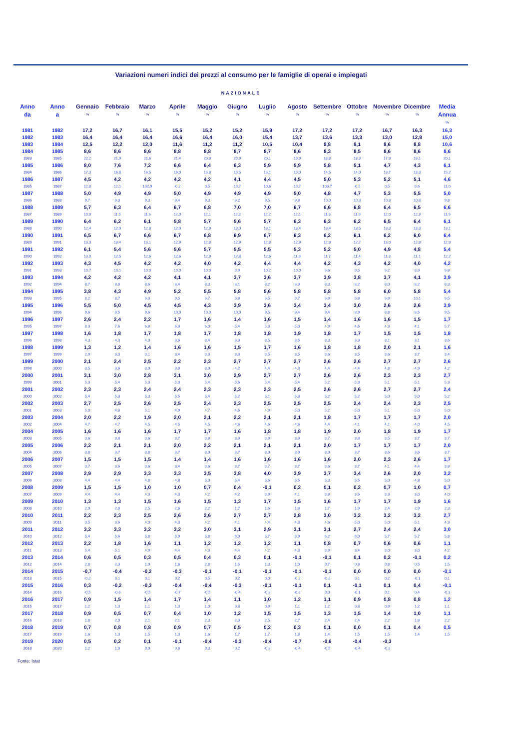Variazioni numeri indici dei prezzi al consumo per le famiglie di operai e impiegati
NAZIONALE
| Anno da | Anno a | Gennaio % | Febbraio % | Marzo % | Aprile % | Maggio % | Giugno % | Luglio % | Agosto % | Settembre % | Ottobre % | Novembre % | Dicembre % | Media Annua % |
| --- | --- | --- | --- | --- | --- | --- | --- | --- | --- | --- | --- | --- | --- | --- |
| 1981 | 1982 | 17,2 | 16,7 | 16,1 | 15,5 | 15,2 | 15,2 | 15,9 | 17,2 | 17,2 | 17,2 | 16,7 | 16,3 | 16,3 |
| 1982 | 1983 | 16,4 | 16,4 | 16,4 | 16,6 | 16,4 | 16,0 | 15,4 | 13,7 | 13,6 | 13,3 | 13,0 | 12,8 | 15,0 |
| 1983 | 1984 | 12,5 | 12,2 | 12,0 | 11,6 | 11,2 | 11,2 | 10,5 | 10,4 | 9,8 | 9,1 | 8,6 | 8,8 | 10,6 |
| 1984 | 1985 | 8,6 | 8,6 | 8,6 | 8,8 | 8,8 | 8,7 | 8,7 | 8,6 | 8,3 | 8,5 | 8,6 | 8,6 | 8,6 |
| 1983 | 1985 | 22,2 | 21,9 | 21,6 | 21,4 | 20,9 | 20,9 | 20,1 | 19,9 | 18,8 | 18,3 | 17,9 | 18,1 | 20,1 |
| 1985 | 1986 | 8,0 | 7,6 | 7,2 | 6,6 | 6,4 | 6,3 | 5,9 | 5,9 | 5,8 | 5,1 | 4,7 | 4,3 | 6,1 |
| 1984 | 1986 | 17,3 | 16,8 | 16,5 | 16,0 | 15,8 | 15,5 | 15,1 | 15,0 | 14,5 | 14,0 | 13,7 | 13,3 | 15,2 |
| 1986 | 1987 | 4,5 | 4,2 | 4,2 | 4,2 | 4,2 | 4,1 | 4,4 | 4,5 | 5,0 | 5,3 | 5,2 | 5,1 | 4,6 |
| 1985 | 1987 | 12,8 | 12,1 | 102,9 | -0,2 | 0,5 | 10,7 | 10,6 | 10,7 | 103,7 | -0,5 | 0,5 | 9,6 | 11,0 |
| 1987 | 1988 | 5,0 | 4,9 | 4,9 | 5,0 | 4,9 | 4,9 | 4,9 | 5,0 | 4,8 | 4,7 | 5,3 | 5,5 | 5,0 |
| 1986 | 1988 | 9,7 | 9,3 | 9,3 | 9,4 | 9,3 | 9,2 | 9,5 | 9,8 | 10,0 | 10,3 | 10,8 | 10,8 | 9,8 |
| 1988 | 1989 | 5,7 | 6,3 | 6,4 | 6,7 | 6,8 | 7,0 | 7,0 | 6,7 | 6,6 | 6,8 | 6,4 | 6,5 | 6,6 |
| 1987 | 1989 | 10,9 | 11,5 | 11,6 | 12,0 | 12,1 | 12,2 | 12,2 | 12,1 | 11,8 | 11,9 | 12,0 | 12,3 | 11,9 |
| 1989 | 1990 | 6,4 | 6,2 | 6,1 | 5,8 | 5,7 | 5,6 | 5,7 | 6,3 | 6,3 | 6,2 | 6,5 | 6,4 | 6,1 |
| 1988 | 1990 | 12,4 | 12,9 | 12,8 | 12,9 | 12,9 | 13,0 | 13,1 | 13,4 | 13,4 | 13,5 | 13,3 | 13,3 | 13,1 |
| 1990 | 1991 | 6,5 | 6,7 | 6,6 | 6,7 | 6,8 | 6,9 | 6,7 | 6,3 | 6,2 | 6,1 | 6,2 | 6,0 | 6,4 |
| 1989 | 1991 | 13,3 | 13.4 | 13,1 | 12,9 | 12,8 | 12,9 | 12,8 | 12,9 | 12,9 | 12,7 | 13,0 | 12,8 | 12,9 |
| 1991 | 1992 | 6,1 | 5,4 | 5,6 | 5,6 | 5,7 | 5,5 | 5,5 | 5,3 | 5,2 | 5,0 | 4,9 | 4,8 | 5,4 |
| 1990 | 1992 | 13,0 | 12,5 | 12,6 | 12,6 | 12,9 | 12,8 | 12,6 | 11,9 | 11,7 | 11,4 | 11,3 | 11,1 | 12,2 |
| 1992 | 1993 | 4,3 | 4,5 | 4,2 | 4,2 | 4,0 | 4,2 | 4,4 | 4,4 | 4,2 | 4,3 | 4,2 | 4,0 | 4,2 |
| 1991 | 1993 | 10,7 | 10,1 | 10,0 | 10,0 | 10,0 | 9,9 | 10,2 | 10,0 | 9,6 | 9,5 | 9,2 | 8,9 | 9,8 |
| 1993 | 1994 | 4,2 | 4,2 | 4,2 | 4,1 | 4,1 | 3,7 | 3,6 | 3,7 | 3,9 | 3,8 | 3,7 | 4,1 | 3,9 |
| 1992 | 1994 | 8,7 | 8,8 | 8,6 | 8,4 | 8,3 | 8,1 | 8,2 | 8,3 | 8,3 | 8,2 | 8,0 | 8,2 | 8,3 |
| 1994 | 1995 | 3,8 | 4,3 | 4,9 | 5,2 | 5,5 | 5,8 | 5,6 | 5,8 | 5,8 | 5,8 | 6,0 | 5,8 | 5,4 |
| 1993 | 1995 | 8,2 | 8,7 | 9,3 | 9,5 | 9,7 | 9,8 | 9,5 | 9,7 | 9,9 | 9,8 | 9,9 | 10,1 | 9,5 |
| 1995 | 1996 | 5,5 | 5,0 | 4,5 | 4,5 | 4,3 | 3,9 | 3,6 | 3,4 | 3,4 | 3,0 | 2,6 | 2,6 | 3,9 |
| 1994 | 1996 | 9,6 | 9,5 | 9,6 | 10,0 | 10,0 | 10,0 | 9,5 | 9,4 | 9,4 | 8,9 | 8,8 | 8,5 | 9,5 |
| 1996 | 1997 | 2,6 | 2,4 | 2,2 | 1,7 | 1,6 | 1,4 | 1,6 | 1,5 | 1,4 | 1,6 | 1,6 | 1,5 | 1,7 |
| 1995 | 1997 | 8.3 | 7,6 | 6,8 | 6,3 | 6,0 | 5,4 | 5,3 | 5,0 | 4,9 | 4,6 | 4,3 | 4,1 | 5,7 |
| 1997 | 1998 | 1,6 | 1,8 | 1,7 | 1,8 | 1,7 | 1,8 | 1,8 | 1,9 | 1,8 | 1,7 | 1,5 | 1,5 | 1,8 |
| 1996 | 1998 | 4,3 | 4,3 | 4,0 | 3,6 | 3,4 | 3,3 | 3,5 | 3,5 | 3,3 | 3,3 | 3,1 | 3,1 | 3,6 |
| 1998 | 1999 | 1,3 | 1,2 | 1,4 | 1,6 | 1,6 | 1,5 | 1,7 | 1,6 | 1,8 | 1,8 | 2,0 | 2,1 | 1,6 |
| 1997 | 1999 | 2,9 | 3,0 | 3,1 | 3,4 | 3,3 | 3,3 | 3,5 | 3,5 | 3,6 | 3,5 | 3,6 | 3,7 | 3,4 |
| 1999 | 2000 | 2,1 | 2,4 | 2,5 | 2,2 | 2,3 | 2,7 | 2,7 | 2,7 | 2,6 | 2,6 | 2,7 | 2,7 | 2,6 |
| 1998 | 2000 | 3,5 | 3,6 | 3,9 | 3,8 | 3,9 | 4,2 | 4,4 | 4,3 | 4,4 | 4,4 | 4,8 | 4,9 | 4,2 |
| 2000 | 2001 | 3,1 | 3,0 | 2,8 | 3,1 | 3,0 | 2,9 | 2,7 | 2,7 | 2,6 | 2,6 | 2,3 | 2,3 | 2,7 |
| 1999 | 2001 | 5,3 | 5,4 | 5,3 | 5,3 | 5,4 | 5,6 | 5,4 | 5,4 | 5,2 | 5,3 | 5,1 | 5,1 | 5,3 |
| 2001 | 2002 | 2,3 | 2,3 | 2,4 | 2,4 | 2,3 | 2,3 | 2,3 | 2,5 | 2,6 | 2,6 | 2,7 | 2,7 | 2,4 |
| 2000 | 2002 | 5,4 | 5,3 | 5,3 | 5,5 | 5,4 | 5,2 | 5,1 | 5,3 | 5,2 | 5,2 | 5,0 | 5,0 | 5,2 |
| 2002 | 2003 | 2,7 | 2,5 | 2,6 | 2,5 | 2,4 | 2,3 | 2,5 | 2,5 | 2,5 | 2,4 | 2,4 | 2,3 | 2,5 |
| 2001 | 2003 | 5,0 | 4,8 | 5,1 | 4,9 | 4,7 | 4,6 | 4,9 | 5,0 | 5,2 | 5,0 | 5,1 | 5,0 | 5,0 |
| 2003 | 2004 | 2,0 | 2,2 | 1,9 | 2,0 | 2,1 | 2,2 | 2,1 | 2,1 | 1,8 | 1,7 | 1,7 | 1,7 | 2,0 |
| 2002 | 2004 | 4,7 | 4,7 | 4,5 | 4,5 | 4,5 | 4,6 | 4,6 | 4,6 | 4,4 | 4,1 | 4,1 | 4,0 | 4,5 |
| 2004 | 2005 | 1,6 | 1,6 | 1,6 | 1,7 | 1,7 | 1,6 | 1,8 | 1,8 | 1,9 | 2,0 | 1,8 | 1,9 | 1,7 |
| 2003 | 2005 | 3,6 | 3,8 | 3,6 | 3,7 | 3,8 | 3,9 | 3,9 | 3,9 | 3,7 | 3,8 | 3,5 | 3,7 | 3,7 |
| 2005 | 2006 | 2,2 | 2,1 | 2,1 | 2,0 | 2,2 | 2,1 | 2,1 | 2,1 | 2,0 | 1,7 | 1,7 | 1,7 | 2,0 |
| 2004 | 2006 | 3,8 | 3,7 | 3,8 | 3,7 | 3,9 | 3,7 | 3,9 | 3,9 | 3,9 | 3,7 | 3,6 | 3,6 | 3,7 |
| 2006 | 2007 | 1,5 | 1,5 | 1,5 | 1,4 | 1,4 | 1,6 | 1,6 | 1,6 | 1,6 | 2,0 | 2,3 | 2,6 | 1,7 |
| 2005 | 2007 | 3,7 | 3,6 | 3,6 | 3,4 | 3,6 | 3,7 | 3,7 | 3,7 | 3,6 | 3,7 | 4,1 | 4,4 | 3,8 |
| 2007 | 2008 | 2,9 | 2,9 | 3,3 | 3,3 | 3,5 | 3,8 | 4,0 | 3,9 | 3,7 | 3,4 | 2,6 | 2,0 | 3,2 |
| 2006 | 2008 | 4,4 | 4,4 | 4,8 | 4,8 | 5,0 | 5,4 | 5,6 | 5,5 | 5,3 | 5,5 | 5,0 | 4,8 | 5,0 |
| 2008 | 2009 | 1,5 | 1,5 | 1,0 | 1,0 | 0,7 | 0,4 | -0,1 | 0,2 | 0,1 | 0,2 | 0,7 | 1,0 | 0,7 |
| 2007 | 2009 | 4,4 | 4,4 | 4,3 | 4,3 | 4,2 | 4,2 | 3,9 | 4,1 | 3,8 | 3,6 | 3,3 | 3,0 | 4,0 |
| 2009 | 2010 | 1,3 | 1,3 | 1,5 | 1,6 | 1,5 | 1,3 | 1,7 | 1,5 | 1,6 | 1,7 | 1,7 | 1,9 | 1,6 |
| 2008 | 2010 | 2,9 | 2,8 | 2,5 | 2,6 | 2,2 | 1,7 | 1,6 | 1,8 | 1,7 | 1,9 | 2,4 | 2,9 | 2,3 |
| 2010 | 2011 | 2,2 | 2,3 | 2,5 | 2,6 | 2,6 | 2,7 | 2,7 | 2,8 | 3,0 | 3,2 | 3,2 | 3,2 | 2,7 |
| 2009 | 2011 | 3,5 | 3,6 | 4,0 | 4,3 | 4,2 | 4,1 | 4,4 | 4,3 | 4,6 | 5,0 | 5,0 | 5,1 | 4,3 |
| 2011 | 2012 | 3,2 | 3,3 | 3,2 | 3,2 | 3,0 | 3,1 | 2,9 | 3,1 | 3,1 | 2,7 | 2,4 | 2,4 | 3,0 |
| 2010 | 2012 | 5,4 | 5,6 | 5,8 | 5,9 | 5,8 | 6,0 | 5,7 | 5,9 | 6,2 | 6,0 | 5,7 | 5,7 | 5,8 |
| 2012 | 2013 | 2,2 | 1,8 | 1,6 | 1,1 | 1,2 | 1,2 | 1,2 | 1,1 | 0,8 | 0,7 | 0,6 | 0,6 | 1,1 |
| 2011 | 2013 | 5,4 | 5,1 | 4,9 | 4,4 | 4,3 | 4,4 | 4,2 | 4,3 | 3,9 | 3,4 | 3,0 | 3,0 | 4,2 |
| 2013 | 2014 | 0,6 | 0,5 | 0,3 | 0,5 | 0,4 | 0,3 | 0,1 | -0,1 | -0,1 | 0,1 | 0,2 | -0,1 | 0,2 |
| 2012 | 2014 | 2,8 | 2,3 | 1,9 | 1,6 | 2,8 | 1,5 | 1,3 | 1,0 | 0,7 | 0,8 | 0,8 | 0,5 | 1,5 |
| 2014 | 2015 | -0,7 | -0,4 | -0,2 | -0,3 | -0,1 | -0,1 | -0,1 | -0,1 | -0,1 | 0,0 | 0,0 | 0,0 | -0,1 |
| 2013 | 2015 | -0,2 | 0,1 | 0,1 | 0,2 | 0,5 | 0,2 | 0,0 | -0,2 | -0,2 | 0,1 | 0,2 | -0,1 | 0,1 |
| 2015 | 2016 | 0,3 | -0,2 | -0,3 | -0,4 | -0,4 | -0,3 | -0,1 | -0,1 | 0,1 | -0,1 | 0,1 | 0,4 | -0,1 |
| 2014 | 2016 | -0,5 | -0,6 | -0,5 | -0,7 | -0,5 | -0,4 | -0,2 | -0,2 | 0,0 | -0,1 | 0,1 | 0,4 | -0,3 |
| 2016 | 2017 | 0,9 | 1,5 | 1,4 | 1,7 | 1,4 | 1,1 | 1,0 | 1,2 | 1,1 | 0,9 | 0,8 | 0,8 | 1,2 |
| 2015 | 2017 | 1,2 | 1,3 | 1,1 | 1,3 | 1,0 | 0,8 | 0,9 | 1,1 | 1,2 | 0,8 | 0,9 | 1,2 | 1,1 |
| 2017 | 2018 | 0,9 | 0,5 | 0,7 | 0,4 | 1,0 | 1,2 | 1,5 | 1,5 | 1,3 | 1,5 | 1,4 | 1,0 | 1,1 |
| 2016 | 2018 | 1,8 | 2,0 | 2,1 | 2,1 | 2,3 | 2,3 | 2,5 | 2,7 | 2,4 | 2,4 | 2,2 | 1,8 | 2,2 |
| 2018 | 2019 | 0,7 | 0,8 | 0,8 | 0,9 | 0,7 | 0,5 | 0,2 | 0,3 | 0,1 | 0,0 | 0,1 | 0,4 | 0,5 |
| 2017 | 2019 | 1,6 | 1,3 | 1,5 | 1,3 | 1,6 | 1,7 | 1,7 | 1,8 | 1,4 | 1,5 | 1,5 | 1,4 | 1,5 |
| 2019 | 2020 | 0,5 | 0,2 | 0,1 | -0,1 | -0,4 | -0,3 | -0,4 | -0,7 | -0,6 | -0,4 | -0,3 | | |
| 2018 | 2020 | 1,2 | 1,0 | 0,9 | 0,8 | 0,3 | 0,2 | -0,2 | -0,4 | -0,5 | -0,4 | -0,2 | | |
Fonte: Istat